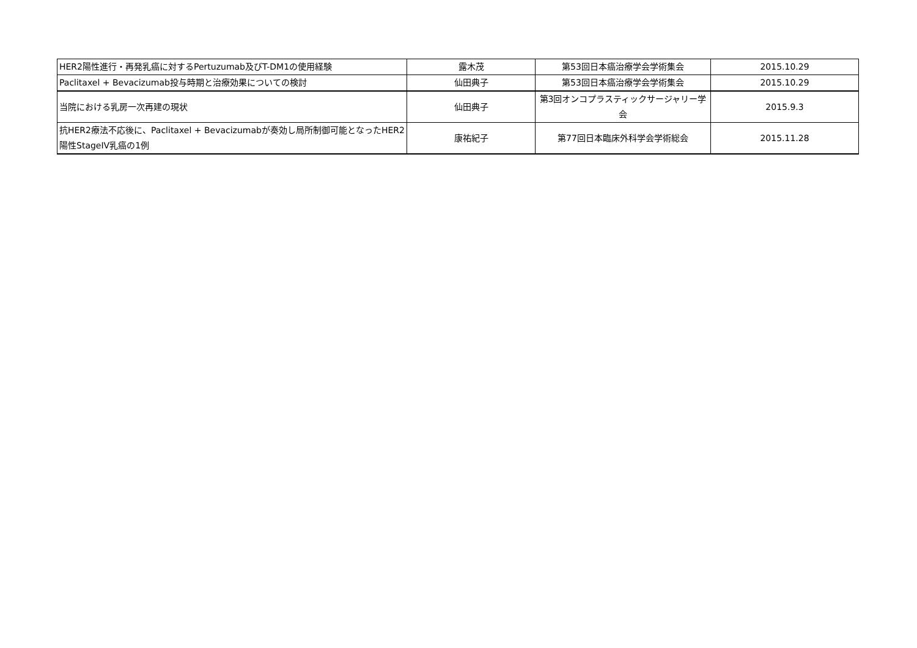| HER2陽性進行・再発乳癌に対するPertuzumab及びT-DM1の使用経験 | 露木茂 | 第53回日本癌治療学会学術集会 | 2015.10.29 |
| Paclitaxel + Bevacizumab投与時期と治療効果についての検討 | 仙田典子 | 第53回日本癌治療学会学術集会 | 2015.10.29 |
| 当院における乳房一次再建の現状 | 仙田典子 | 第3回オンコプラスティックサージャリー学会 | 2015.9.3 |
| 抗HER2療法不応後に、Paclitaxel + Bevacizumabが奏効し局所制御可能となったHER2陽性StageIV乳癌の1例 | 康祐紀子 | 第77回日本臨床外科学会学術総会 | 2015.11.28 |